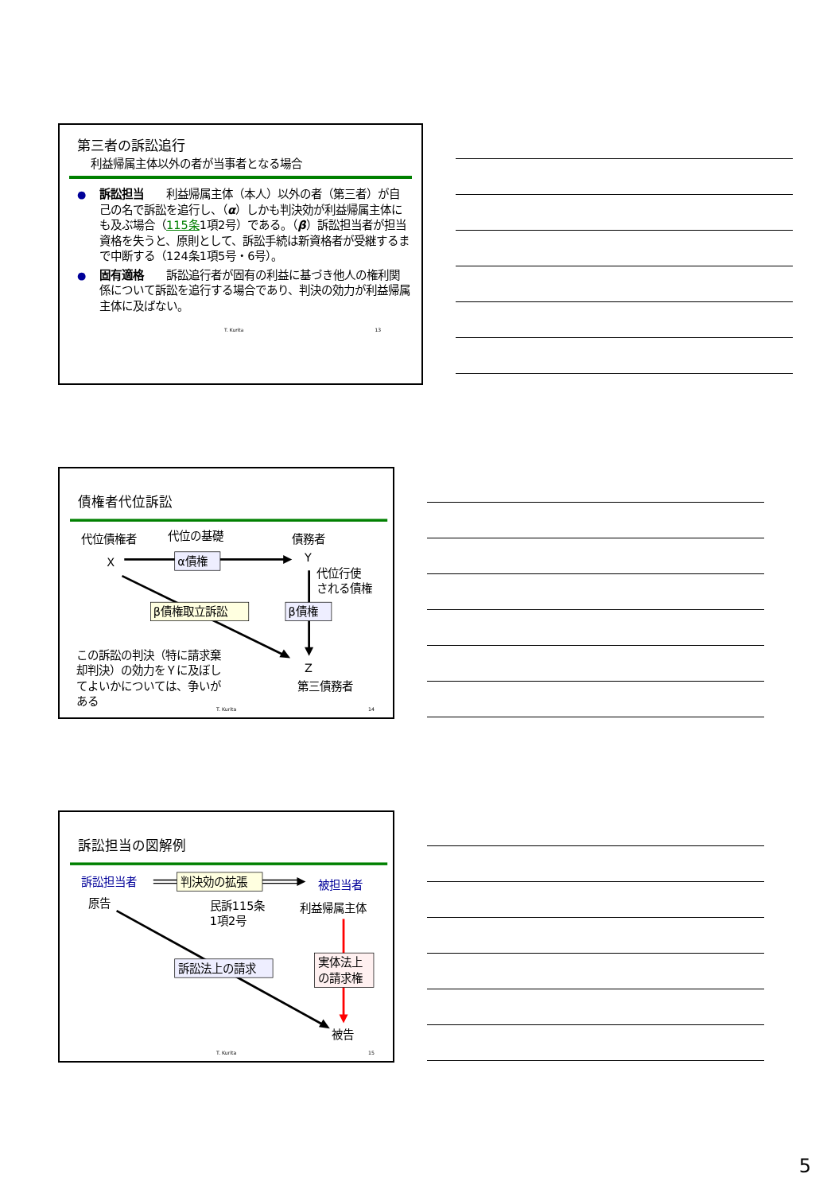第三者の訴訟追行
利益帰属主体以外の者が当事者となる場合
● 訴訟担当　　利益帰属主体（本人）以外の者（第三者）が自己の名で訴訟を追行し、（α）しかも判決効が利益帰属主体にも及ぶ場合（115条1項2号）である。（β）訴訟担当者が担当資格を失うと、原則として、訴訟手続は新資格者が受継するまで中断する（124条1項5号・6号）。
● 固有適格　　訴訟追行者が固有の利益に基づき他人の権利関係について訴訟を追行する場合であり、判決の効力が利益帰属主体に及ばない。
T. Kurita 13
債権者代位訴訟
代位債権者
代位の基礎
債務者
X
α債権
Y
代位行使
される債権
β債権取立訴訟
β債権
この訴訟の判決（特に請求棄
却判決）の効力をＹに及ぼし
てよいかについては、争いが
ある
Z
第三債務者
T. Kurita
14
訴訟担当の図解例
訴訟担当者
判決効の拡張
被担当者
原告
民訴115条
1項2号
利益帰属主体
訴訟法上の請求
実体法上
の請求権
被告
T. Kurita
15
5